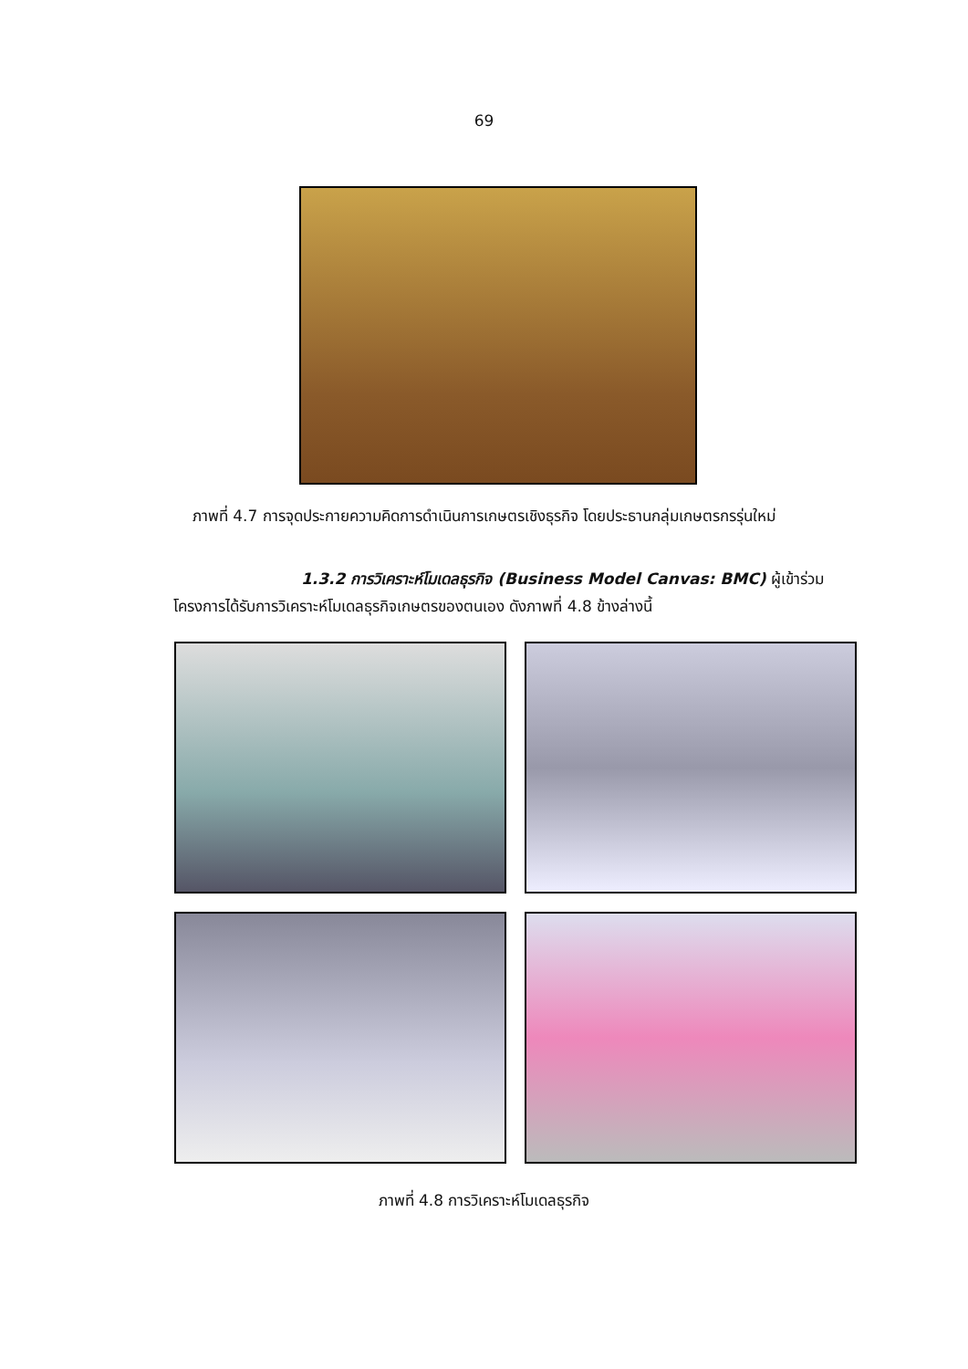69
ภาพที่ 4.7 การจุดประกายความคิดการดำเนินการเกษตรเชิงธุรกิจ โดยประธานกลุ่มเกษตรกรรุ่นใหม่
1.3.2 การวิเคราะห์โมเดลธุรกิจ (Business Model Canvas: BMC) ผู้เข้าร่วม
โครงการได้รับการวิเคราะห์โมเดลธุรกิจเกษตรของตนเอง ดังภาพที่ 4.8 ข้างล่างนี้
ภาพที่ 4.8 การวิเคราะห์โมเดลธุรกิจ